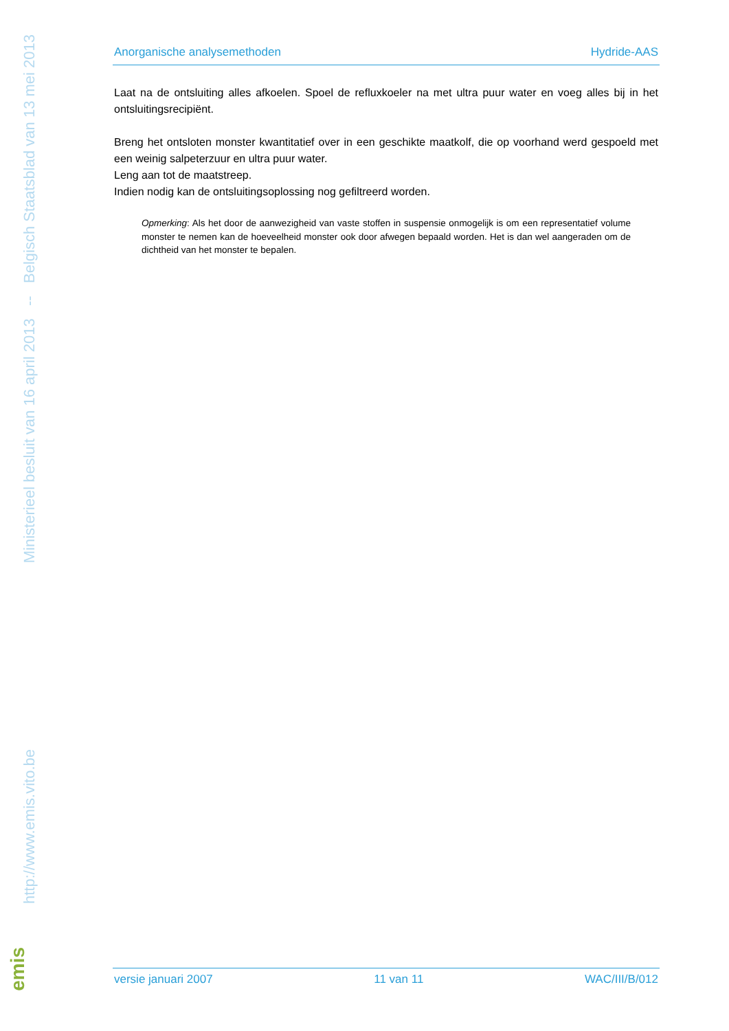Ministerieel besluit van 16 april 2013 -- Belgisch Staatsblad van 13 mei 2013
http://www.emis.vito.be
emis
Anorganische analysemethoden Hydride-AAS
Laat na de ontsluiting alles afkoelen. Spoel de refluxkoeler na met ultra puur water en voeg alles bij in het ontsluitingsrecipiënt.
Breng het ontsloten monster kwantitatief over in een geschikte maatkolf, die op voorhand werd gespoeld met een weinig salpeterzuur en ultra puur water.
Leng aan tot de maatstreep.
Indien nodig kan de ontsluitingsoplossing nog gefiltreerd worden.
Opmerking: Als het door de aanwezigheid van vaste stoffen in suspensie onmogelijk is om een representatief volume monster te nemen kan de hoeveelheid monster ook door afwegen bepaald worden. Het is dan wel aangeraden om de dichtheid van het monster te bepalen.
versie januari 2007 11 van 11 WAC/III/B/012